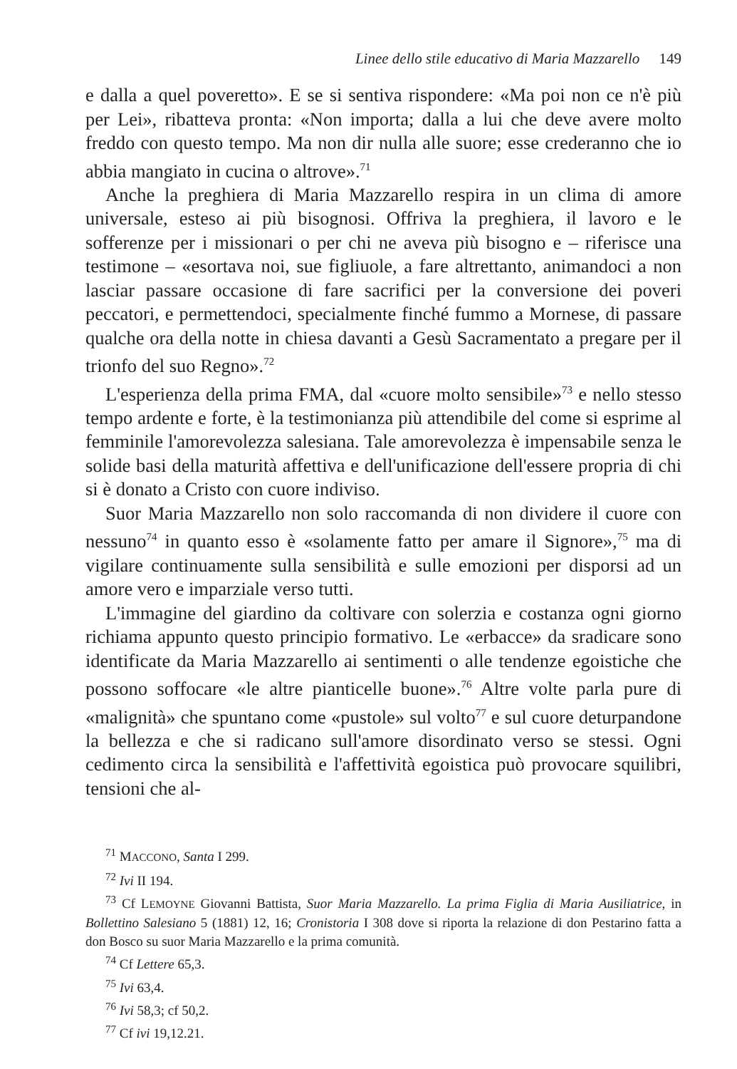Linee dello stile educativo di Maria Mazzarello 149
e dalla a quel poveretto». E se si sentiva rispondere: «Ma poi non ce n'è più per Lei», ribatteva pronta: «Non importa; dalla a lui che deve avere molto freddo con questo tempo. Ma non dir nulla alle suore; esse crederanno che io abbia mangiato in cucina o altrove».<sup>71</sup>
Anche la preghiera di Maria Mazzarello respira in un clima di amore universale, esteso ai più bisognosi. Offriva la preghiera, il lavoro e le sofferenze per i missionari o per chi ne aveva più bisogno e – riferisce una testimone – «esortava noi, sue figliuole, a fare altrettanto, animandoci a non lasciar passare occasione di fare sacrifici per la conversione dei poveri peccatori, e permettendoci, specialmente finché fummo a Mornese, di passare qualche ora della notte in chiesa davanti a Gesù Sacramentato a pregare per il trionfo del suo Regno».<sup>72</sup>
L'esperienza della prima FMA, dal «cuore molto sensibile»<sup>73</sup> e nello stesso tempo ardente e forte, è la testimonianza più attendibile del come si esprime al femminile l'amorevolezza salesiana. Tale amorevolezza è impensabile senza le solide basi della maturità affettiva e dell'unificazione dell'essere propria di chi si è donato a Cristo con cuore indiviso.
Suor Maria Mazzarello non solo raccomanda di non dividere il cuore con nessuno<sup>74</sup> in quanto esso è «solamente fatto per amare il Signore»,<sup>75</sup> ma di vigilare continuamente sulla sensibilità e sulle emozioni per disporsi ad un amore vero e imparziale verso tutti.
L'immagine del giardino da coltivare con solerzia e costanza ogni giorno richiama appunto questo principio formativo. Le «erbacce» da sradicare sono identificate da Maria Mazzarello ai sentimenti o alle tendenze egoistiche che possono soffocare «le altre pianticelle buone».<sup>76</sup> Altre volte parla pure di «malignità» che spuntano come «pustole» sul volto<sup>77</sup> e sul cuore deturpandone la bellezza e che si radicano sull'amore disordinato verso se stessi. Ogni cedimento circa la sensibilità e l'affettività egoistica può provocare squilibri, tensioni che al-
<sup>71</sup> MACCONO, Santa I 299.
<sup>72</sup> Ivi II 194.
<sup>73</sup> Cf LEMOYNE Giovanni Battista, Suor Maria Mazzarello. La prima Figlia di Maria Ausiliatrice, in Bollettino Salesiano 5 (1881) 12, 16; Cronistoria I 308 dove si riporta la relazione di don Pestarino fatta a don Bosco su suor Maria Mazzarello e la prima comunità.
<sup>74</sup> Cf Lettere 65,3.
<sup>75</sup> Ivi 63,4.
<sup>76</sup> Ivi 58,3; cf 50,2.
<sup>77</sup> Cf ivi 19,12.21.